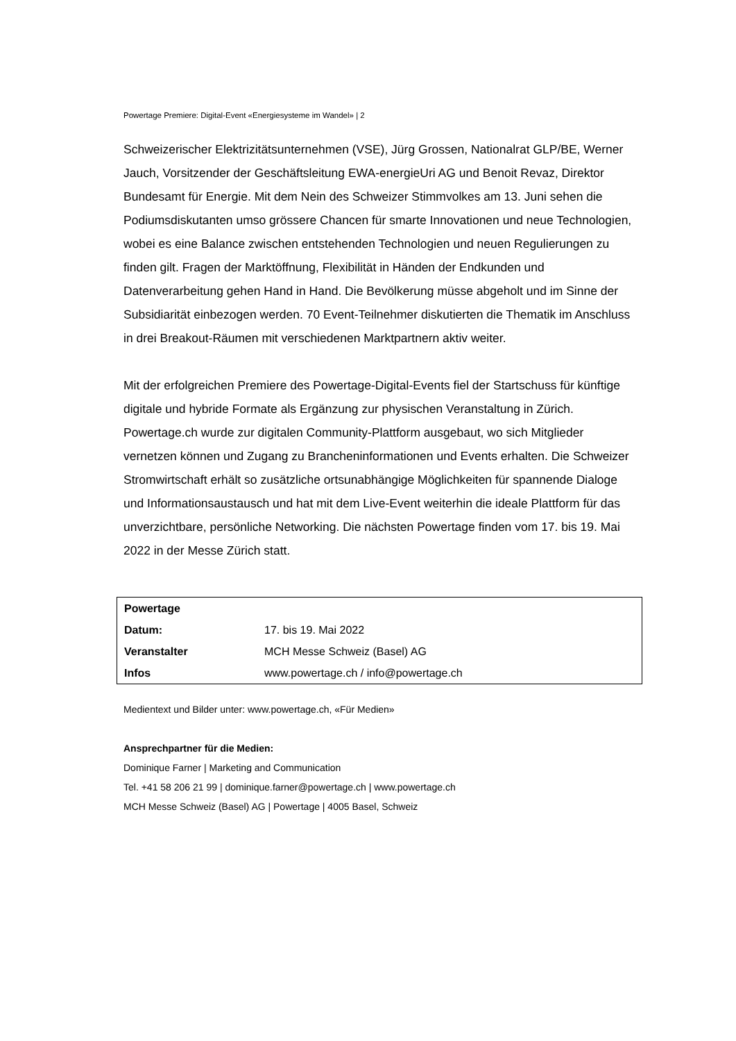Powertage Premiere: Digital-Event «Energiesysteme im Wandel» | 2
Schweizerischer Elektrizitätsunternehmen (VSE), Jürg Grossen, Nationalrat GLP/BE, Werner Jauch, Vorsitzender der Geschäftsleitung EWA-energieUri AG und Benoit Revaz, Direktor Bundesamt für Energie. Mit dem Nein des Schweizer Stimmvolkes am 13. Juni sehen die Podiumsdiskutanten umso grössere Chancen für smarte Innovationen und neue Technologien, wobei es eine Balance zwischen entstehenden Technologien und neuen Regulierungen zu finden gilt. Fragen der Marktöffnung, Flexibilität in Händen der Endkunden und Datenverarbeitung gehen Hand in Hand. Die Bevölkerung müsse abgeholt und im Sinne der Subsidiarität einbezogen werden. 70 Event-Teilnehmer diskutierten die Thematik im Anschluss in drei Breakout-Räumen mit verschiedenen Marktpartnern aktiv weiter.
Mit der erfolgreichen Premiere des Powertage-Digital-Events fiel der Startschuss für künftige digitale und hybride Formate als Ergänzung zur physischen Veranstaltung in Zürich. Powertage.ch wurde zur digitalen Community-Plattform ausgebaut, wo sich Mitglieder vernetzen können und Zugang zu Brancheninformationen und Events erhalten. Die Schweizer Stromwirtschaft erhält so zusätzliche ortsunabhängige Möglichkeiten für spannende Dialoge und Informationsaustausch und hat mit dem Live-Event weiterhin die ideale Plattform für das unverzichtbare, persönliche Networking. Die nächsten Powertage finden vom 17. bis 19. Mai 2022 in der Messe Zürich statt.
| Powertage | |
| Datum: | 17. bis 19. Mai 2022 |
| Veranstalter | MCH Messe Schweiz (Basel) AG |
| Infos | www.powertage.ch / info@powertage.ch |
Medientext und Bilder unter: www.powertage.ch, «Für Medien»
Ansprechpartner für die Medien:
Dominique Farner | Marketing and Communication
Tel. +41 58 206 21 99 | dominique.farner@powertage.ch | www.powertage.ch
MCH Messe Schweiz (Basel) AG | Powertage | 4005 Basel, Schweiz